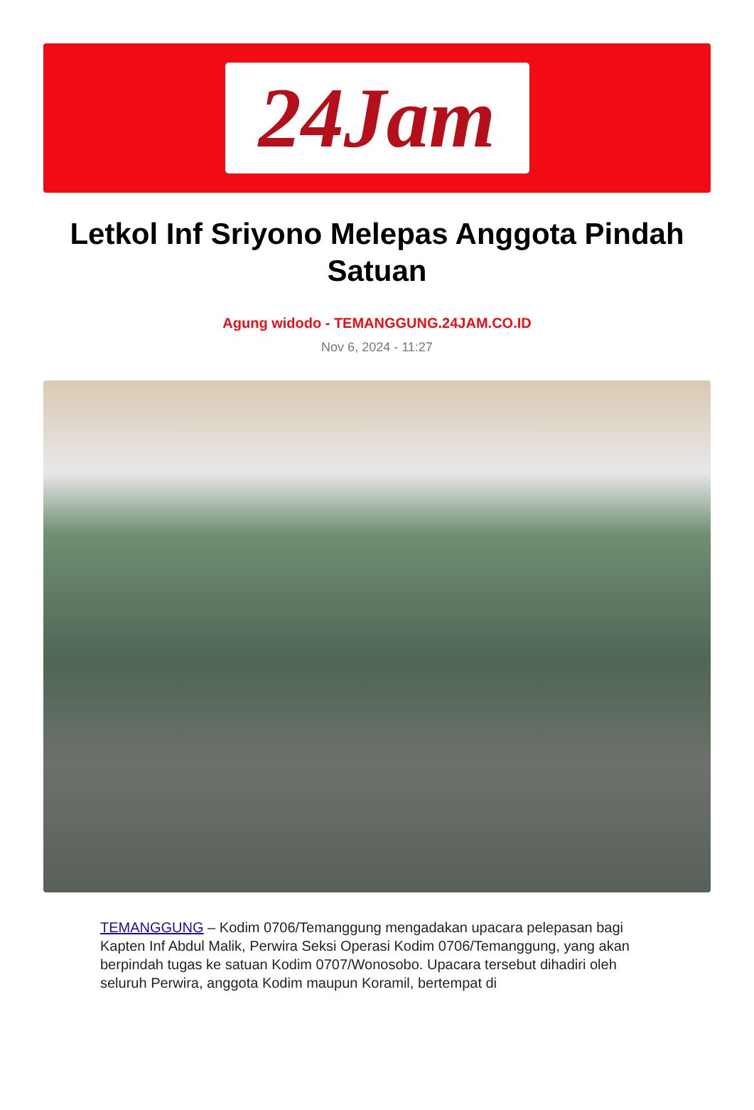24Jam
Letkol Inf Sriyono Melepas Anggota Pindah Satuan
Agung widodo - TEMANGGUNG.24JAM.CO.ID
Nov 6, 2024 - 11:27
TEMANGGUNG – Kodim 0706/Temanggung mengadakan upacara pelepasan bagi Kapten Inf Abdul Malik, Perwira Seksi Operasi Kodim 0706/Temanggung, yang akan berpindah tugas ke satuan Kodim 0707/Wonosobo. Upacara tersebut dihadiri oleh seluruh Perwira, anggota Kodim maupun Koramil, bertempat di